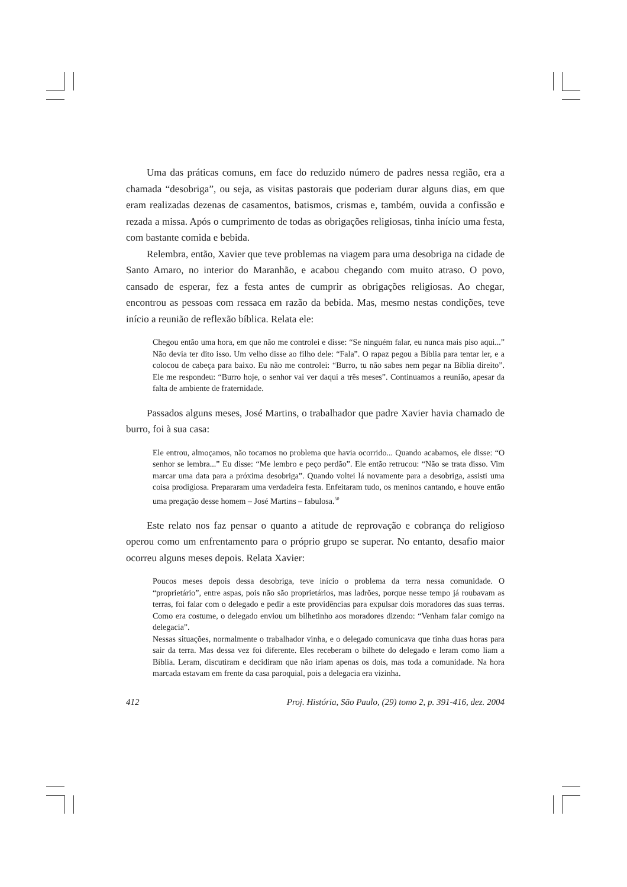Uma das práticas comuns, em face do reduzido número de padres nessa região, era a chamada “desobriga”, ou seja, as visitas pastorais que poderiam durar alguns dias, em que eram realizadas dezenas de casamentos, batismos, crismas e, também, ouvida a confissão e rezada a missa. Após o cumprimento de todas as obrigações religiosas, tinha início uma festa, com bastante comida e bebida.
Relembra, então, Xavier que teve problemas na viagem para uma desobriga na cidade de Santo Amaro, no interior do Maranhão, e acabou chegando com muito atraso. O povo, cansado de esperar, fez a festa antes de cumprir as obrigações religiosas. Ao chegar, encontrou as pessoas com ressaca em razão da bebida. Mas, mesmo nestas condições, teve início a reunião de reflexão bíblica. Relata ele:
Chegou então uma hora, em que não me controlei e disse: “Se ninguém falar, eu nunca mais piso aqui...” Não devia ter dito isso. Um velho disse ao filho dele: “Fala”. O rapaz pegou a Bíblia para tentar ler, e a colocou de cabeça para baixo. Eu não me controlei: “Burro, tu não sabes nem pegar na Bíblia direito”. Ele me respondeu: “Burro hoje, o senhor vai ver daqui a três meses”. Continuamos a reunião, apesar da falta de ambiente de fraternidade.
Passados alguns meses, José Martins, o trabalhador que padre Xavier havia chamado de burro, foi à sua casa:
Ele entrou, almoçamos, não tocamos no problema que havia ocorrido... Quando acabamos, ele disse: “O senhor se lembra...” Eu disse: “Me lembro e peço perdão”. Ele então retrucou: “Não se trata disso. Vim marcar uma data para a próxima desobriga”. Quando voltei lá novamente para a desobriga, assisti uma coisa prodigiosa. Prepararam uma verdadeira festa. Enfeitaram tudo, os meninos cantando, e houve então uma pregação desse homem – José Martins – fabulosa.<sup>50</sup>
Este relato nos faz pensar o quanto a atitude de reprovação e cobrança do religioso operou como um enfrentamento para o próprio grupo se superar. No entanto, desafio maior ocorreu alguns meses depois. Relata Xavier:
Poucos meses depois dessa desobriga, teve início o problema da terra nessa comunidade. O “proprietário”, entre aspas, pois não são proprietários, mas ladrões, porque nesse tempo já roubavam as terras, foi falar com o delegado e pedir a este providências para expulsar dois moradores das suas terras. Como era costume, o delegado enviou um bilhetinho aos moradores dizendo: “Venham falar comigo na delegacia”.
Nessas situações, normalmente o trabalhador vinha, e o delegado comunicava que tinha duas horas para sair da terra. Mas dessa vez foi diferente. Eles receberam o bilhete do delegado e leram como liam a Bíblia. Leram, discutiram e decidiram que não iriam apenas os dois, mas toda a comunidade. Na hora marcada estavam em frente da casa paroquial, pois a delegacia era vizinha.
412 Proj. História, São Paulo, (29) tomo 2, p. 391-416, dez. 2004